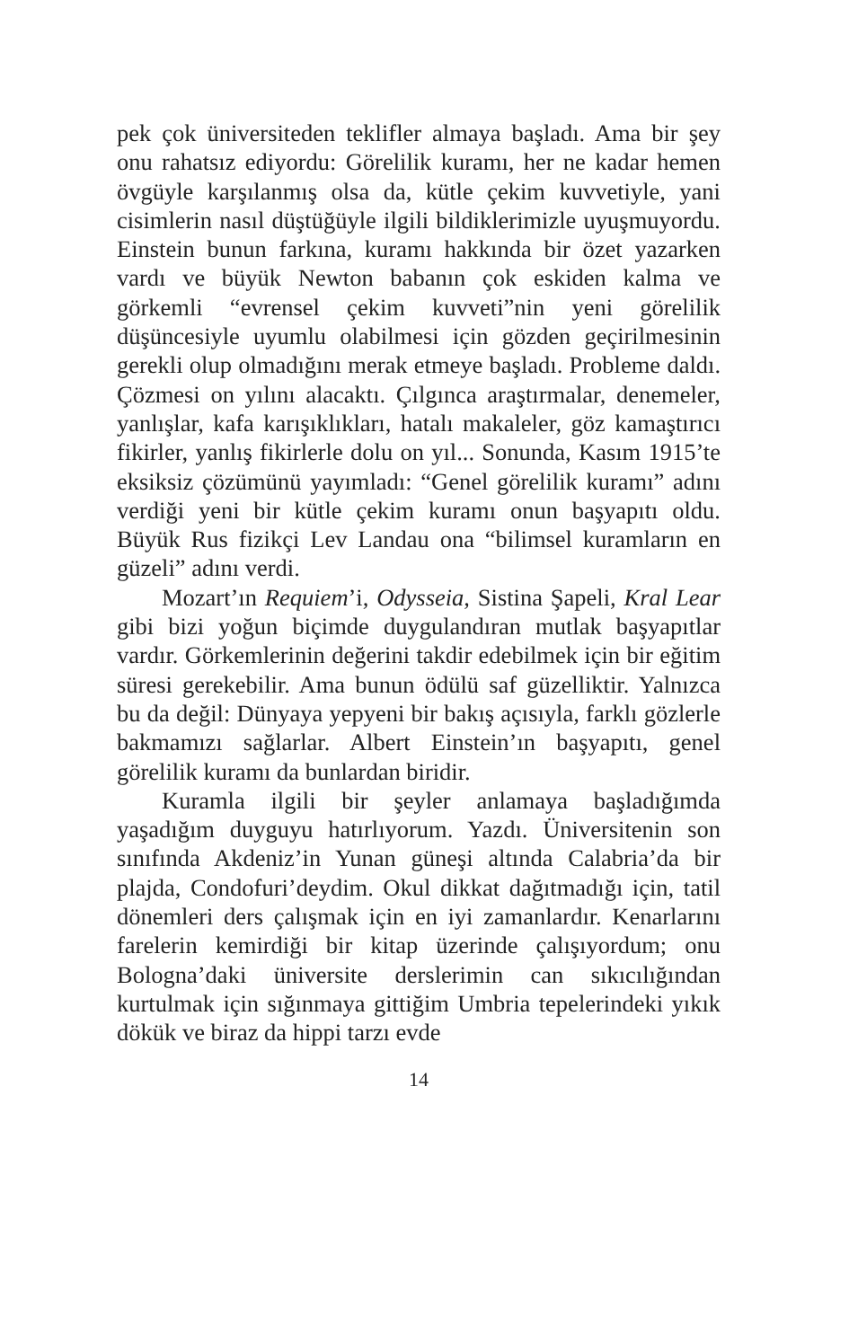pek çok üniversiteden teklifler almaya başladı. Ama bir şey onu rahatsız ediyordu: Görelilik kuramı, her ne kadar hemen övgüyle karşılanmış olsa da, kütle çekim kuvvetiyle, yani cisimlerin nasıl düştüğüyle ilgili bildiklerimizle uyuşmuyordu. Einstein bunun farkına, kuramı hakkında bir özet yazarken vardı ve büyük Newton babanın çok eskiden kalma ve görkemli “evrensel çekim kuvveti”nin yeni görelilik düşüncesiyle uyumlu olabilmesi için gözden geçirilmesinin gerekli olup olmadığını merak etmeye başladı. Probleme daldı. Çözmesi on yılını alacaktı. Çılgınca araştırmalar, denemeler, yanlışlar, kafa karışıklıkları, hatalı makaleler, göz kamaştırıcı fikirler, yanlış fikirlerle dolu on yıl... Sonunda, Kasım 1915’te eksiksiz çözümünü yayımladı: “Genel görelilik kuramı” adını verdiği yeni bir kütle çekim kuramı onun başyapıtı oldu. Büyük Rus fizikçi Lev Landau ona “bilimsel kuramların en güzeli” adını verdi.
Mozart’ın Requiem’i, Odysseia, Sistina Şapeli, Kral Lear gibi bizi yoğun biçimde duygulandıran mutlak başyapıtlar vardır. Görkemlerinin değerini takdir edebilmek için bir eğitim süresi gerekebilir. Ama bunun ödülü saf güzelliktir. Yalnızca bu da değil: Dünyaya yepyeni bir bakış açısıyla, farklı gözlerle bakmamızı sağlarlar. Albert Einstein’ın başyapıtı, genel görelilik kuramı da bunlardan biridir.
Kuramla ilgili bir şeyler anlamaya başladığımda yaşadığım duyguyu hatırlıyorum. Yazdı. Üniversitenin son sınıfında Akdeniz’in Yunan güneşi altında Calabria’da bir plajda, Condofuri’deydim. Okul dikkat dağıtmadığı için, tatil dönemleri ders çalışmak için en iyi zamanlardır. Kenarlarını farelerin kemirdiği bir kitap üzerinde çalışıyordum; onu Bologna’daki üniversite derslerimin can sıkıcılığından kurtulmak için sığınmaya gittiğim Umbria tepelerindeki yıkık dökük ve biraz da hippi tarzı evde
14